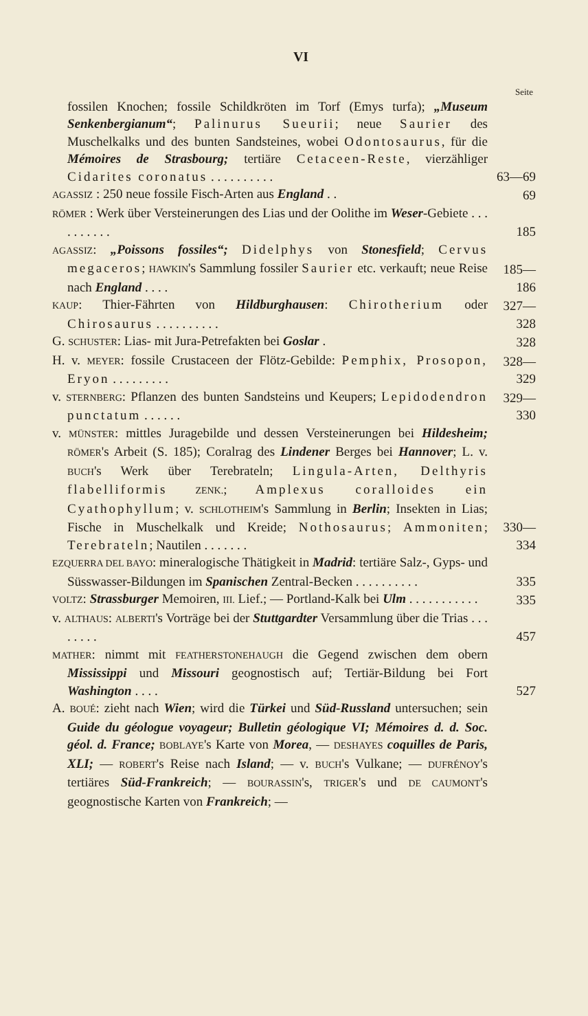VI
Seite
fossilen Knochen; fossile Schildkröten im Torf (Emys turfa); „Museum Senkenbergianum“; Palinurus Sueurii; neue Saurier des Muschelkalks und des bunten Sandsteines, wobei Odontosaurus, für die Mémoires de Strasbourg; tertiäre Cetaceen-Reste, vierzähliger Cidarites coronatus . . . . . . . . . .
63—69
AGASSIZ : 250 neue fossile Fisch-Arten aus England . .
69
RÖMER : Werk über Versteinerungen des Lias und der Oolithe im Weser-Gebiete . . . . . . . . . .
185
AGASSIZ: „Poissons fossiles“; Didelphys von Stonesfield; Cervus megaceros; HAWKIN's Sammlung fossiler Saurier etc. verkauft; neue Reise nach England . . . .
185—186
KAUP: Thier-Fährten von Hildburghausen: Chirotherium oder Chirosaurus . . . . . . . . . .
327—328
G. SCHUSTER: Lias- mit Jura-Petrefakten bei Goslar .
328
H. v. MEYER: fossile Crustaceen der Flötz-Gebilde: Pemphix, Prosopon, Eryon . . . . . . . . .
328—329
v. STERNBERG: Pflanzen des bunten Sandsteins und Keupers; Lepidodendron punctatum . . . . . .
329—330
v. MÜNSTER: mittles Juragebilde und dessen Versteinerungen bei Hildesheim; RÖMER's Arbeit (S. 185); Coralrag des Lindener Berges bei Hannover; L. v. BUCH's Werk über Terebrateln; Lingula-Arten, Delthyris flabelliformis ZENK.; Amplexus coralloides ein Cyathophyllum; v. SCHLOTHEIM's Sammlung in Berlin; Insekten in Lias; Fische in Muschelkalk und Kreide; Nothosaurus; Ammoniten; Terebrateln; Nautilen . . . . . . .
330—334
EZQUERRA DEL BAYO: mineralogische Thätigkeit in Madrid: tertiäre Salz-, Gyps- und Süsswasser-Bildungen im Spanischen Zentral-Becken . . . . . . . . . .
335
VOLTZ: Strassburger Memoiren, III. Lief.; — Portland-Kalk bei Ulm . . . . . . . . . . .
335
v. ALTHAUS: ALBERTI's Vorträge bei der Stuttgardter Versammlung über die Trias . . . . . . . .
457
MATHER: nimmt mit FEATHERSTONEHAUGH die Gegend zwischen dem obern Mississippi und Missouri geognostisch auf; Tertiär-Bildung bei Fort Washington . . . .
527
A. BOUÉ: zieht nach Wien; wird die Türkei und Süd-Russland untersuchen; sein Guide du géologue voyageur; Bulletin géologique VI; Mémoires d. d. Soc. géol. d. France; BOBLAYE's Karte von Morea, — DESHAYES coquilles de Paris, XLI; — ROBERT's Reise nach Island; — v. BUCH's Vulkane; — DUFRÉNOY's tertiäres Süd-Frankreich; — BOURASSIN's, TRIGER's und DE CAUMONT's geognostische Karten von Frankreich; —